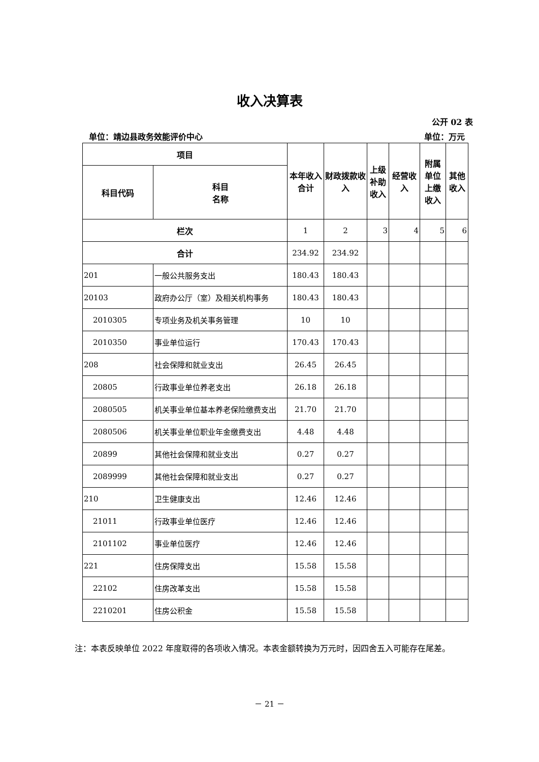收入决算表
公开 02 表
单位：靖边县政务效能评价中心 单位：万元
| 项目 | | 本年收入合计 | 财政拨款收入 | 上级补助收入 | 经营收入 | 附属单位上缴收入 | 其他收入 |
| --- | --- | --- | --- | --- | --- | --- | --- |
| 科目代码 | 科目 名称 | | | | | | |
| 栏次 | | 1 | 2 | 3 | 4 | 5 | 6 |
| 合计 | | 234.92 | 234.92 | | | | |
| 201 | 一般公共服务支出 | 180.43 | 180.43 | | | | |
| 20103 | 政府办公厅（室）及相关机构事务 | 180.43 | 180.43 | | | | |
| 2010305 | 专项业务及机关事务管理 | 10 | 10 | | | | |
| 2010350 | 事业单位运行 | 170.43 | 170.43 | | | | |
| 208 | 社会保障和就业支出 | 26.45 | 26.45 | | | | |
| 20805 | 行政事业单位养老支出 | 26.18 | 26.18 | | | | |
| 2080505 | 机关事业单位基本养老保险缴费支出 | 21.70 | 21.70 | | | | |
| 2080506 | 机关事业单位职业年金缴费支出 | 4.48 | 4.48 | | | | |
| 20899 | 其他社会保障和就业支出 | 0.27 | 0.27 | | | | |
| 2089999 | 其他社会保障和就业支出 | 0.27 | 0.27 | | | | |
| 210 | 卫生健康支出 | 12.46 | 12.46 | | | | |
| 21011 | 行政事业单位医疗 | 12.46 | 12.46 | | | | |
| 2101102 | 事业单位医疗 | 12.46 | 12.46 | | | | |
| 221 | 住房保障支出 | 15.58 | 15.58 | | | | |
| 22102 | 住房改革支出 | 15.58 | 15.58 | | | | |
| 2210201 | 住房公积金 | 15.58 | 15.58 | | | | |
注：本表反映单位 2022 年度取得的各项收入情况。本表金额转换为万元时，因四舍五入可能存在尾差。
－ 21 －